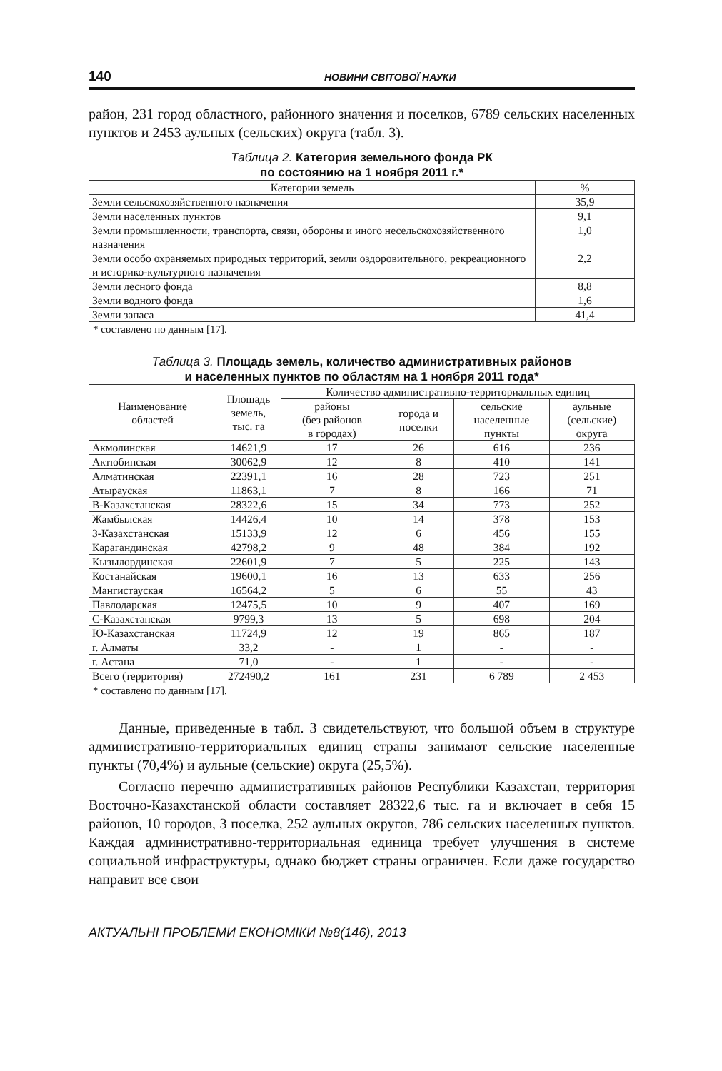140 НОВИНИ СВІТОВОЇ НАУКИ
район, 231 город областного, районного значения и поселков, 6789 сельских населенных пунктов и 2453 аульных (сельских) округа (табл. 3).
Таблица 2. Категория земельного фонда РК
по состоянию на 1 ноября 2011 г.*
| Категории земель | % |
| --- | --- |
| Земли сельскохозяйственного назначения | 35,9 |
| Земли населенных пунктов | 9,1 |
| Земли промышленности, транспорта, связи, обороны и иного несельскохозяйственного назначения | 1,0 |
| Земли особо охраняемых природных территорий, земли оздоровительного, рекреационного и историко-культурного назначения | 2,2 |
| Земли лесного фонда | 8,8 |
| Земли водного фонда | 1,6 |
| Земли запаса | 41,4 |
* составлено по данным [17].
Таблица 3. Площадь земель, количество административных районов
и населенных пунктов по областям на 1 ноября 2011 года*
| Наименование областей | Площадь земель, тыс. га | Количество административно-территориальных единиц | | | |
| --- | --- | --- | --- | --- | --- |
| | | районы (без районов в городах) | города и поселки | сельские населенные пункты | аульные (сельские) округа |
| Акмолинская | 14621,9 | 17 | 26 | 616 | 236 |
| Актюбинская | 30062,9 | 12 | 8 | 410 | 141 |
| Алматинская | 22391,1 | 16 | 28 | 723 | 251 |
| Атырауская | 11863,1 | 7 | 8 | 166 | 71 |
| В-Казахстанская | 28322,6 | 15 | 34 | 773 | 252 |
| Жамбылская | 14426,4 | 10 | 14 | 378 | 153 |
| З-Казахстанская | 15133,9 | 12 | 6 | 456 | 155 |
| Карагандинская | 42798,2 | 9 | 48 | 384 | 192 |
| Кызылординская | 22601,9 | 7 | 5 | 225 | 143 |
| Костанайская | 19600,1 | 16 | 13 | 633 | 256 |
| Мангистауская | 16564,2 | 5 | 6 | 55 | 43 |
| Павлодарская | 12475,5 | 10 | 9 | 407 | 169 |
| С-Казахстанская | 9799,3 | 13 | 5 | 698 | 204 |
| Ю-Казахстанская | 11724,9 | 12 | 19 | 865 | 187 |
| г. Алматы | 33,2 | - | 1 | - | - |
| г. Астана | 71,0 | - | 1 | - | - |
| Всего (территория) | 272490,2 | 161 | 231 | 6 789 | 2 453 |
* составлено по данным [17].
Данные, приведенные в табл. 3 свидетельствуют, что большой объем в структуре административно-территориальных единиц страны занимают сельские населенные пункты (70,4%) и аульные (сельские) округа (25,5%).
Согласно перечню административных районов Республики Казахстан, территория Восточно-Казахстанской области составляет 28322,6 тыс. га и включает в себя 15 районов, 10 городов, 3 поселка, 252 аульных округов, 786 сельских населенных пунктов. Каждая административно-территориальная единица требует улучшения в системе социальной инфраструктуры, однако бюджет страны ограничен. Если даже государство направит все свои
АКТУАЛЬНІ ПРОБЛЕМИ ЕКОНОМІКИ №8(146), 2013